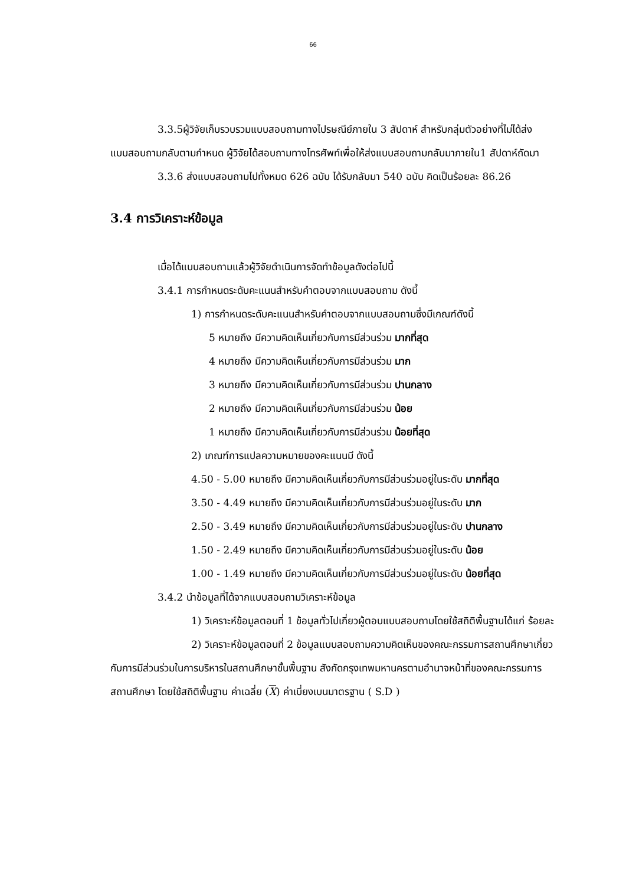66
3.3.5ผู้วิจัยเก็บรวบรวมแบบสอบถามทางไปรษณีย์ภายใน 3 สัปดาห์ สำหรับกลุ่มตัวอย่างที่ไม่ได้ส่งแบบสอบถามกลับตามกำหนด ผู้วิจัยได้สอบถามทางโทรศัพท์เพื่อให้ส่งแบบสอบถามกลับมาภายใน1 สัปดาห์ถัดมา
3.3.6 ส่งแบบสอบถามไปทั้งหมด 626 ฉบับ ได้รับกลับมา 540 ฉบับ คิดเป็นร้อยละ 86.26
3.4 การวิเคราะห์ข้อมูล
เมื่อได้แบบสอบถามแล้วผู้วิจัยดำเนินการจัดทำข้อมูลดังต่อไปนี้
3.4.1 การกำหนดระดับคะแนนสำหรับคำตอบจากแบบสอบถาม ดังนี้
1) การกำหนดระดับคะแนนสำหรับคำตอบจากแบบสอบถามซึ่งมีเกณฑ์ดังนี้
5 หมายถึง มีความคิดเห็นเกี่ยวกับการมีส่วนร่วม มากที่สุด
4 หมายถึง มีความคิดเห็นเกี่ยวกับการมีส่วนร่วม มาก
3 หมายถึง มีความคิดเห็นเกี่ยวกับการมีส่วนร่วม ปานกลาง
2 หมายถึง มีความคิดเห็นเกี่ยวกับการมีส่วนร่วม น้อย
1 หมายถึง มีความคิดเห็นเกี่ยวกับการมีส่วนร่วม น้อยที่สุด
2) เกณฑ์การแปลความหมายของคะแนนมี ดังนี้
4.50 - 5.00 หมายถึง มีความคิดเห็นเกี่ยวกับการมีส่วนร่วมอยู่ในระดับ มากที่สุด
3.50 - 4.49 หมายถึง มีความคิดเห็นเกี่ยวกับการมีส่วนร่วมอยู่ในระดับ มาก
2.50 - 3.49 หมายถึง มีความคิดเห็นเกี่ยวกับการมีส่วนร่วมอยู่ในระดับ ปานกลาง
1.50 - 2.49 หมายถึง มีความคิดเห็นเกี่ยวกับการมีส่วนร่วมอยู่ในระดับ น้อย
1.00 - 1.49 หมายถึง มีความคิดเห็นเกี่ยวกับการมีส่วนร่วมอยู่ในระดับ น้อยที่สุด
3.4.2 นำข้อมูลที่ได้จากแบบสอบถามวิเคราะห์ข้อมูล
1) วิเคราะห์ข้อมูลตอนที่ 1 ข้อมูลทั่วไปเกี่ยวผู้ตอบแบบสอบถามโดยใช้สถิติพื้นฐานได้แก่ ร้อยละ
2) วิเคราะห์ข้อมูลตอนที่ 2 ข้อมูลแบบสอบถามความคิดเห็นของคณะกรรมการสถานศึกษาเกี่ยวกับการมีส่วนร่วมในการบริหารในสถานศึกษาขั้นพื้นฐาน สังกัดกรุงเทพมหานครตามอำนาจหน้าที่ของคณะกรรมการสถานศึกษา โดยใช้สถิติพื้นฐาน ค่าเฉลี่ย (X) ค่าเบี่ยงเบนมาตรฐาน ( S.D )